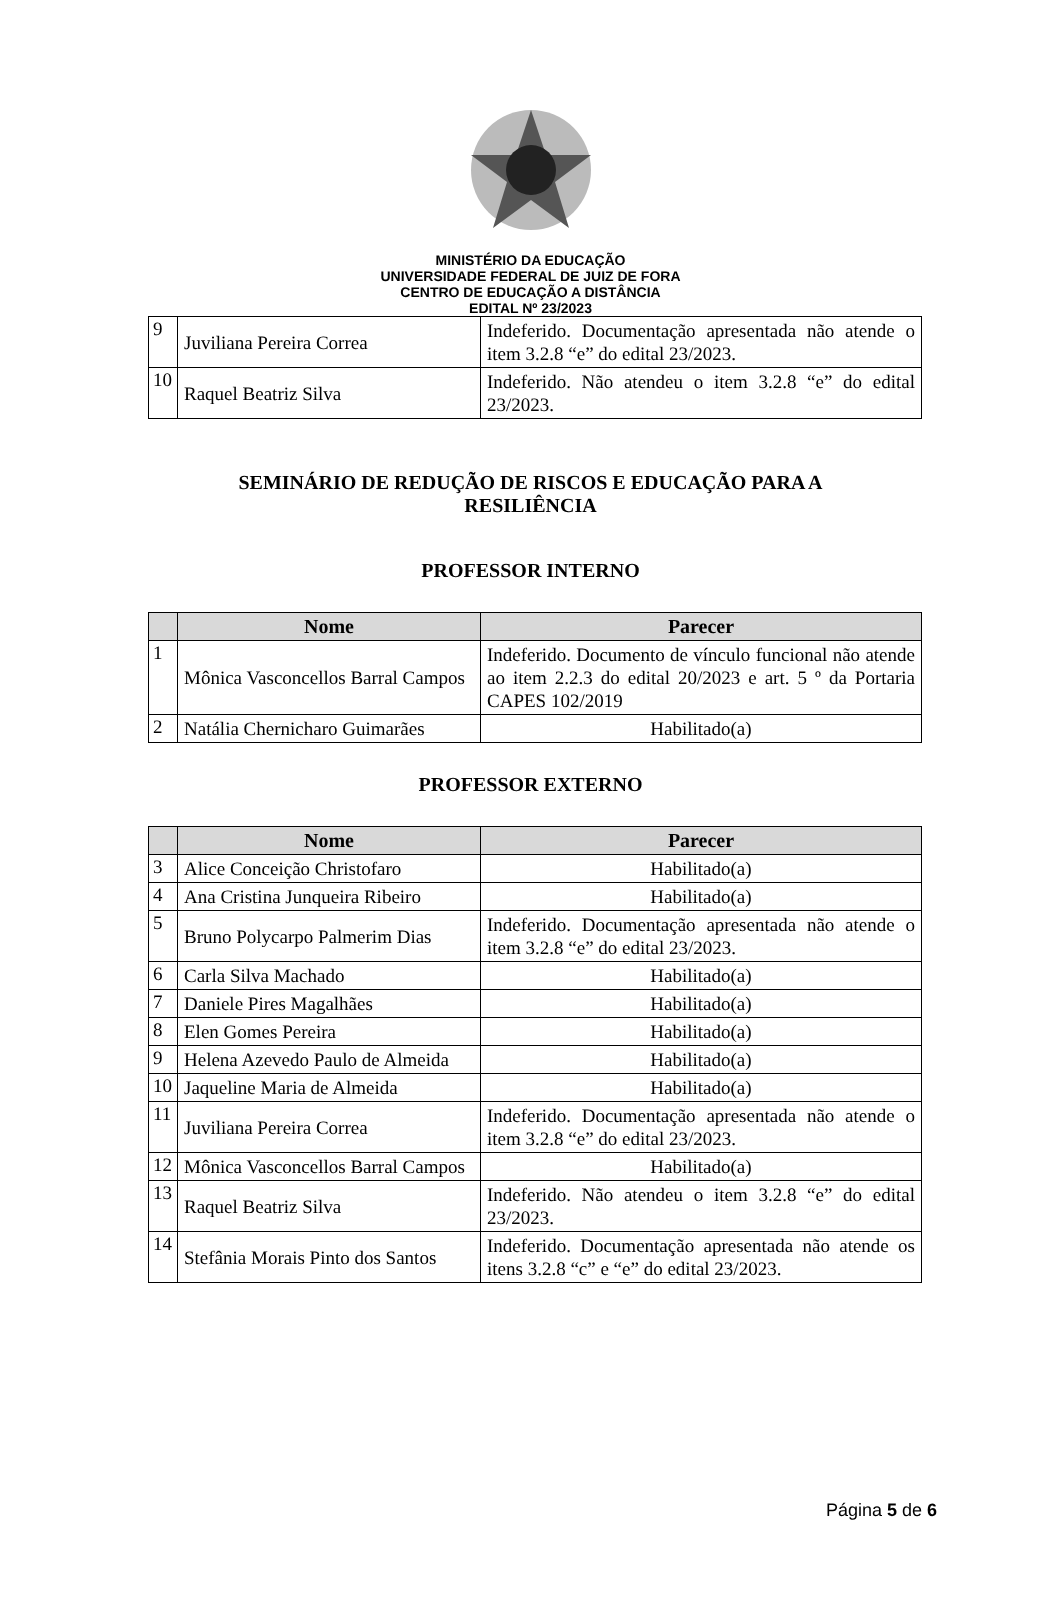MINISTÉRIO DA EDUCAÇÃO
UNIVERSIDADE FEDERAL DE JUIZ DE FORA
CENTRO DE EDUCAÇÃO A DISTÂNCIA
EDITAL Nº 23/2023
| 9 | Juviliana Pereira Correa | Indeferido. Documentação apresentada não atende o item 3.2.8 “e” do edital 23/2023. |
| 10 | Raquel Beatriz Silva | Indeferido. Não atendeu o item 3.2.8 “e” do edital 23/2023. |
SEMINÁRIO DE REDUÇÃO DE RISCOS E EDUCAÇÃO PARA A
RESILIÊNCIA
PROFESSOR INTERNO
| | Nome | Parecer |
| --- | --- | --- |
| 1 | Mônica Vasconcellos Barral Campos | Indeferido. Documento de vínculo funcional não atende ao item 2.2.3 do edital 20/2023 e art. 5 º da Portaria CAPES 102/2019 |
| 2 | Natália Chernicharo Guimarães | Habilitado(a) |
PROFESSOR EXTERNO
| | Nome | Parecer |
| --- | --- | --- |
| 3 | Alice Conceição Christofaro | Habilitado(a) |
| 4 | Ana Cristina Junqueira Ribeiro | Habilitado(a) |
| 5 | Bruno Polycarpo Palmerim Dias | Indeferido. Documentação apresentada não atende o item 3.2.8 “e” do edital 23/2023. |
| 6 | Carla Silva Machado | Habilitado(a) |
| 7 | Daniele Pires Magalhães | Habilitado(a) |
| 8 | Elen Gomes Pereira | Habilitado(a) |
| 9 | Helena Azevedo Paulo de Almeida | Habilitado(a) |
| 10 | Jaqueline Maria de Almeida | Habilitado(a) |
| 11 | Juviliana Pereira Correa | Indeferido. Documentação apresentada não atende o item 3.2.8 “e” do edital 23/2023. |
| 12 | Mônica Vasconcellos Barral Campos | Habilitado(a) |
| 13 | Raquel Beatriz Silva | Indeferido. Não atendeu o item 3.2.8 “e” do edital 23/2023. |
| 14 | Stefânia Morais Pinto dos Santos | Indeferido. Documentação apresentada não atende os itens 3.2.8 “c” e “e” do edital 23/2023. |
Página 5 de 6